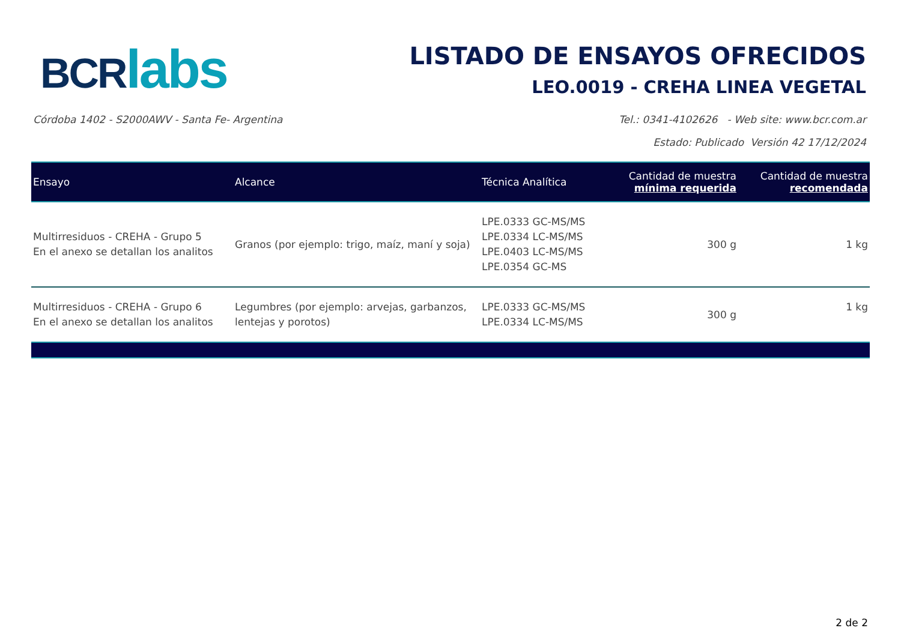BCR labs
LISTADO DE ENSAYOS OFRECIDOS
LEO.0019 - CREHA LINEA VEGETAL
Córdoba 1402 - S2000AWV - Santa Fe- Argentina Tel.: 0341-4102626 - Web site: www.bcr.com.ar
Estado: Publicado Versión 42 17/12/2024
| Ensayo | Alcance | Técnica Analítica | Cantidad de muestra mínima requerida | Cantidad de muestra recomendada |
| --- | --- | --- | --- | --- |
| Multirresiduos - CREHA - Grupo 5 En el anexo se detallan los analitos | Granos (por ejemplo: trigo, maíz, maní y soja) | LPE.0333 GC-MS/MS LPE.0334 LC-MS/MS LPE.0403 LC-MS/MS LPE.0354 GC-MS | 300 g | 1 kg |
| Multirresiduos - CREHA - Grupo 6 En el anexo se detallan los analitos | Legumbres (por ejemplo: arvejas, garbanzos, lentejas y porotos) | LPE.0333 GC-MS/MS LPE.0334 LC-MS/MS | 300 g | 1 kg |
2 de 2